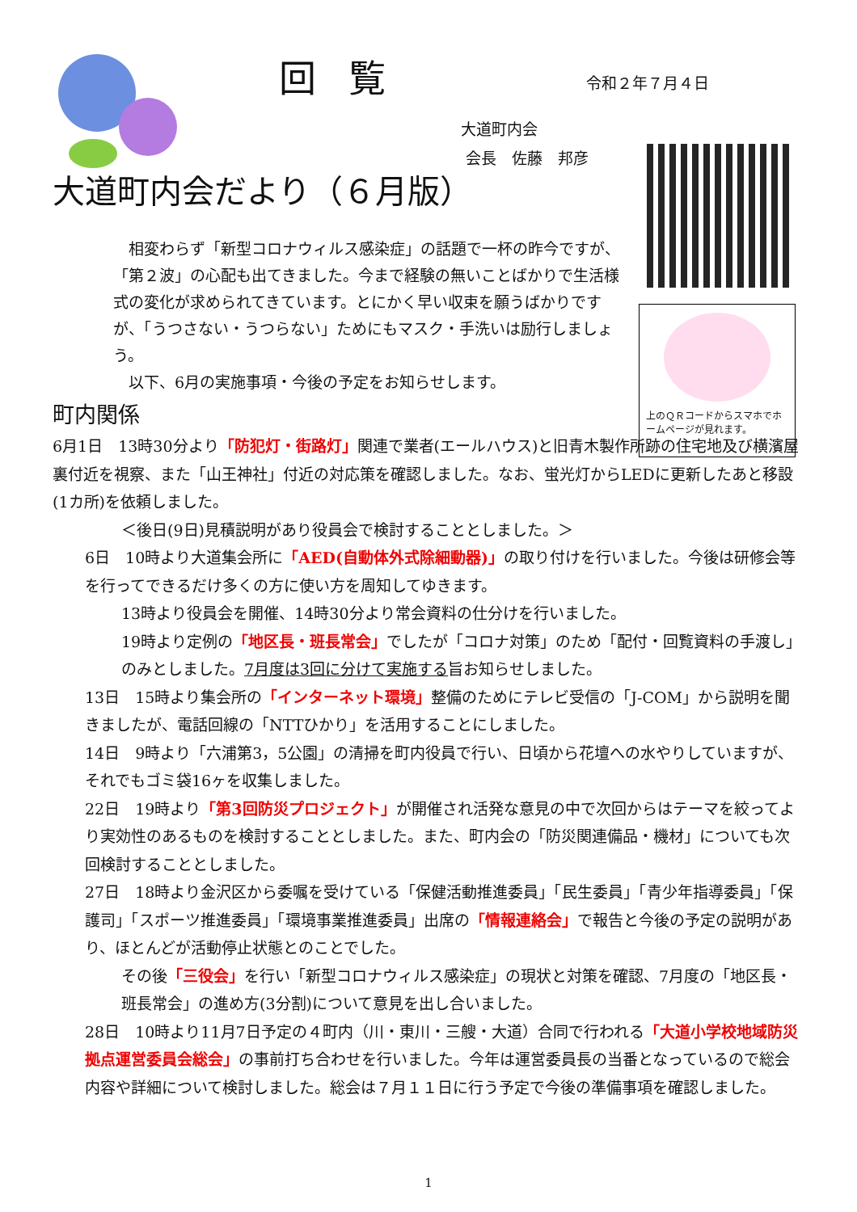回覧 令和２年７月４日
大道町内会
会長　佐藤　邦彦
上のＱＲコードからスマホでホームページが見れます。
大道町内会だより（６月版）
相変わらず「新型コロナウィルス感染症」の話題で一杯の昨今ですが、「第２波」の心配も出てきました。今まで経験の無いことばかりで生活様式の変化が求められてきています。とにかく早い収束を願うばかりですが、「うつさない・うつらない」ためにもマスク・手洗いは励行しましょう。
以下、6月の実施事項・今後の予定をお知らせします。
町内関係
6月1日　13時30分より「防犯灯・街路灯」関連で業者(エールハウス)と旧青木製作所跡の住宅地及び横濱屋裏付近を視察、また「山王神社」付近の対応策を確認しました。なお、蛍光灯からLEDに更新したあと移設(1カ所)を依頼しました。
＜後日(9日)見積説明があり役員会で検討することとしました。＞
6日　10時より大道集会所に「AED(自動体外式除細動器)」の取り付けを行いました。今後は研修会等を行ってできるだけ多くの方に使い方を周知してゆきます。
13時より役員会を開催、14時30分より常会資料の仕分けを行いました。
19時より定例の「地区長・班長常会」でしたが「コロナ対策」のため「配付・回覧資料の手渡し」のみとしました。7月度は3回に分けて実施する旨お知らせしました。
13日　15時より集会所の「インターネット環境」整備のためにテレビ受信の「J-COM」から説明を聞きましたが、電話回線の「NTTひかり」を活用することにしました。
14日　9時より「六浦第3，5公園」の清掃を町内役員で行い、日頃から花壇への水やりしていますが、それでもゴミ袋16ヶを収集しました。
22日　19時より「第3回防災プロジェクト」が開催され活発な意見の中で次回からはテーマを絞ってより実効性のあるものを検討することとしました。また、町内会の「防災関連備品・機材」についても次回検討することとしました。
27日　18時より金沢区から委嘱を受けている「保健活動推進委員」「民生委員」「青少年指導委員」「保護司」「スポーツ推進委員」「環境事業推進委員」出席の「情報連絡会」で報告と今後の予定の説明があり、ほとんどが活動停止状態とのことでした。
その後「三役会」を行い「新型コロナウィルス感染症」の現状と対策を確認、7月度の「地区長・班長常会」の進め方(3分割)について意見を出し合いました。
28日　10時より11月7日予定の４町内（川・東川・三艘・大道）合同で行われる「大道小学校地域防災拠点運営委員会総会」の事前打ち合わせを行いました。今年は運営委員長の当番となっているので総会内容や詳細について検討しました。総会は７月１１日に行う予定で今後の準備事項を確認しました。
1